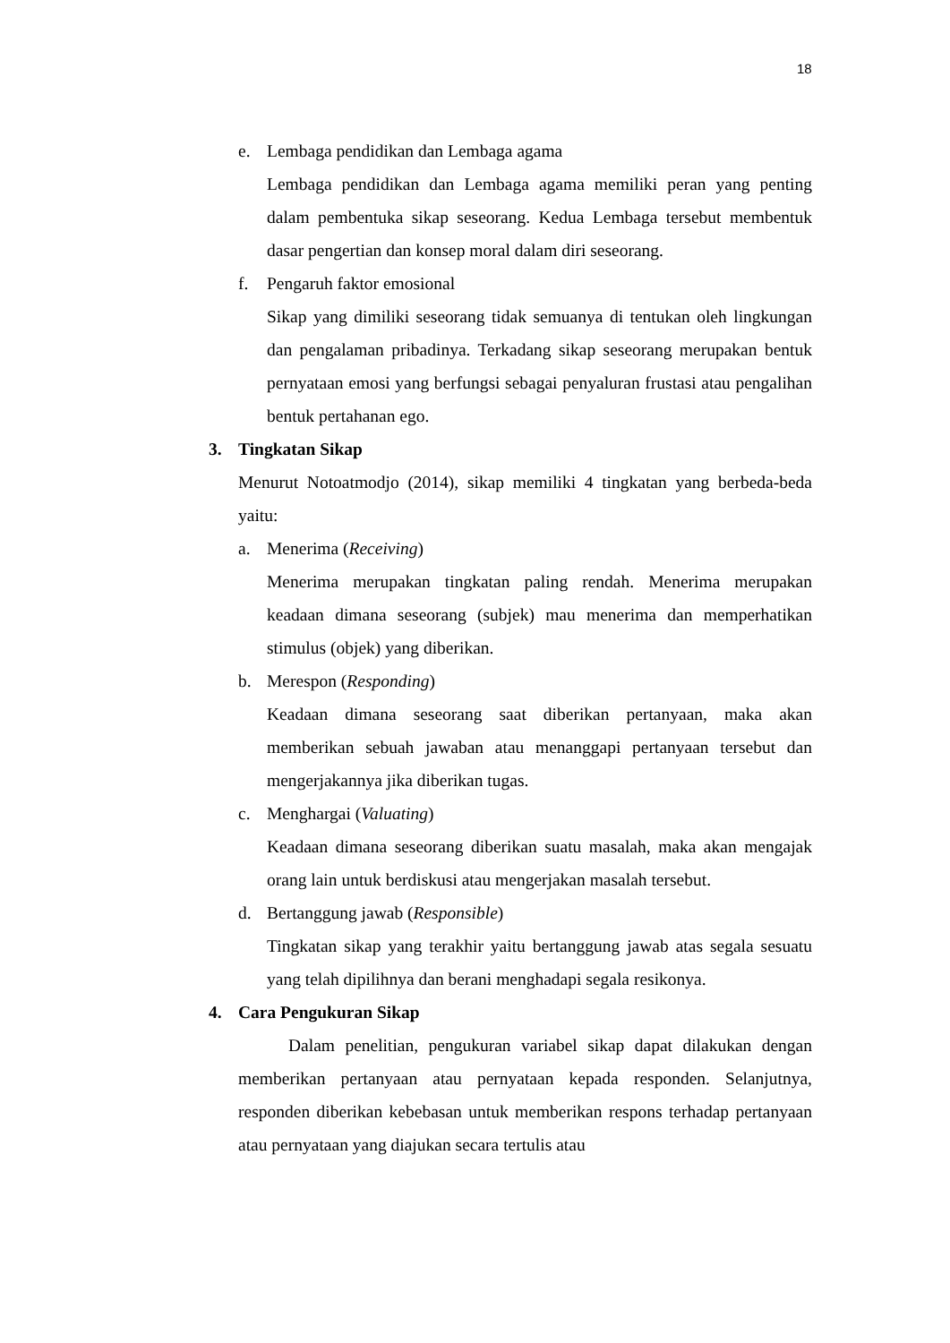18
e. Lembaga pendidikan dan Lembaga agama
Lembaga pendidikan dan Lembaga agama memiliki peran yang penting dalam pembentuka sikap seseorang. Kedua Lembaga tersebut membentuk dasar pengertian dan konsep moral dalam diri seseorang.
f. Pengaruh faktor emosional
Sikap yang dimiliki seseorang tidak semuanya di tentukan oleh lingkungan dan pengalaman pribadinya. Terkadang sikap seseorang merupakan bentuk pernyataan emosi yang berfungsi sebagai penyaluran frustasi atau pengalihan bentuk pertahanan ego.
3. Tingkatan Sikap
Menurut Notoatmodjo (2014), sikap memiliki 4 tingkatan yang berbeda-beda yaitu:
a. Menerima (Receiving)
Menerima merupakan tingkatan paling rendah. Menerima merupakan keadaan dimana seseorang (subjek) mau menerima dan memperhatikan stimulus (objek) yang diberikan.
b. Merespon (Responding)
Keadaan dimana seseorang saat diberikan pertanyaan, maka akan memberikan sebuah jawaban atau menanggapi pertanyaan tersebut dan mengerjakannya jika diberikan tugas.
c. Menghargai (Valuating)
Keadaan dimana seseorang diberikan suatu masalah, maka akan mengajak orang lain untuk berdiskusi atau mengerjakan masalah tersebut.
d. Bertanggung jawab (Responsible)
Tingkatan sikap yang terakhir yaitu bertanggung jawab atas segala sesuatu yang telah dipilihnya dan berani menghadapi segala resikonya.
4. Cara Pengukuran Sikap
Dalam penelitian, pengukuran variabel sikap dapat dilakukan dengan memberikan pertanyaan atau pernyataan kepada responden. Selanjutnya, responden diberikan kebebasan untuk memberikan respons terhadap pertanyaan atau pernyataan yang diajukan secara tertulis atau